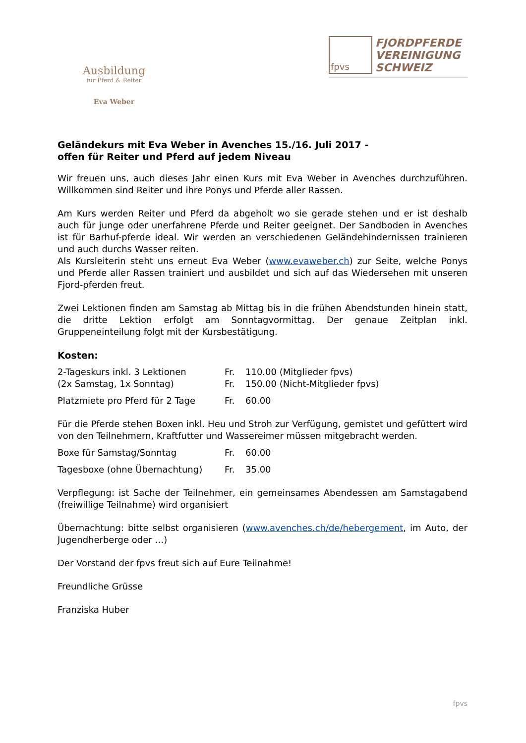Ausbildung
für Pferd & Reiter
Eva Weber
fpvs
FJORDPFERDE
VEREINIGUNG
SCHWEIZ
Geländekurs mit Eva Weber in Avenches 15./16. Juli 2017 -
offen für Reiter und Pferd auf jedem Niveau
Wir freuen uns, auch dieses Jahr einen Kurs mit Eva Weber in Avenches durchzuführen. Willkommen sind Reiter und ihre Ponys und Pferde aller Rassen.
Am Kurs werden Reiter und Pferd da abgeholt wo sie gerade stehen und er ist deshalb auch für junge oder unerfahrene Pferde und Reiter geeignet. Der Sandboden in Avenches ist für Barhuf-pferde ideal. Wir werden an verschiedenen Geländehindernissen trainieren und auch durchs Wasser reiten.
Als Kursleiterin steht uns erneut Eva Weber (www.evaweber.ch) zur Seite, welche Ponys und Pferde aller Rassen trainiert und ausbildet und sich auf das Wiedersehen mit unseren Fjord-pferden freut.
Zwei Lektionen finden am Samstag ab Mittag bis in die frühen Abendstunden hinein statt, die dritte Lektion erfolgt am Sonntagvormittag. Der genaue Zeitplan inkl. Gruppeneinteilung folgt mit der Kursbestätigung.
Kosten:
| 2-Tageskurs inkl. 3 Lektionen | Fr. | 110.00 (Mitglieder fpvs) |
| (2x Samstag, 1x Sonntag) | Fr. | 150.00 (Nicht-Mitglieder fpvs) |
| Platzmiete pro Pferd für 2 Tage | Fr. | 60.00 |
Für die Pferde stehen Boxen inkl. Heu und Stroh zur Verfügung, gemistet und gefüttert wird von den Teilnehmern, Kraftfutter und Wassereimer müssen mitgebracht werden.
| Boxe für Samstag/Sonntag | Fr. | 60.00 |
| Tagesboxe (ohne Übernachtung) | Fr. | 35.00 |
Verpflegung: ist Sache der Teilnehmer, ein gemeinsames Abendessen am Samstagabend (freiwillige Teilnahme) wird organisiert
Übernachtung: bitte selbst organisieren (www.avenches.ch/de/hebergement, im Auto, der Jugendherberge oder …)
Der Vorstand der fpvs freut sich auf Eure Teilnahme!
Freundliche Grüsse
Franziska Huber
fpvs